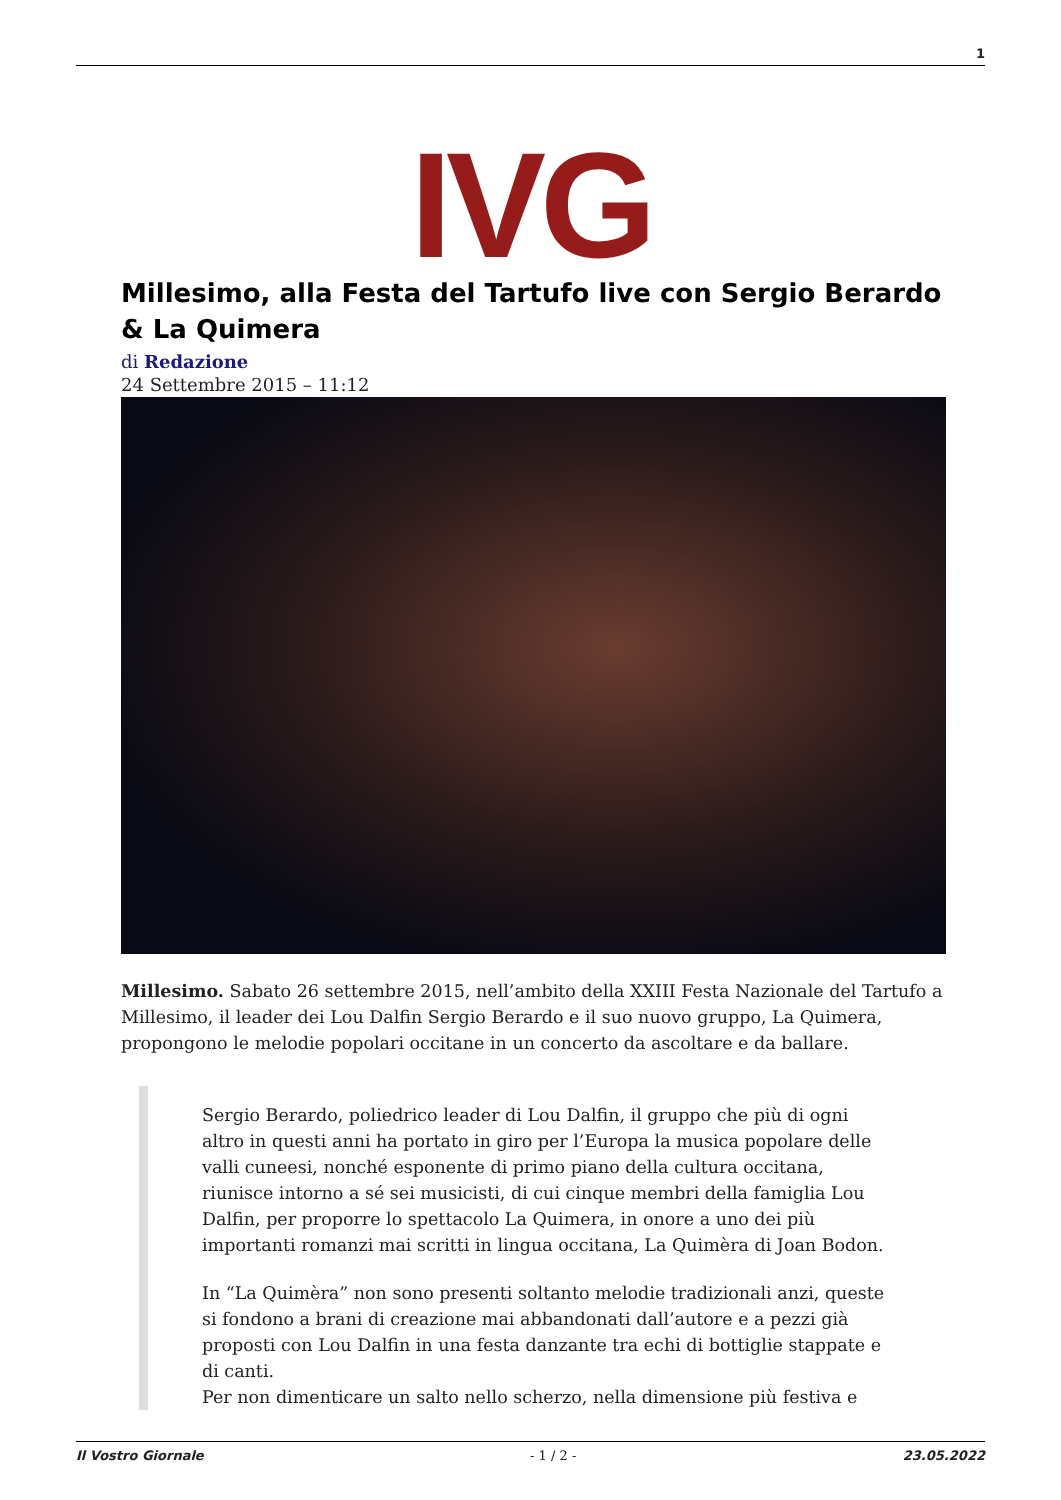1
IVG
Millesimo, alla Festa del Tartufo live con Sergio Berardo & La Quimera
di Redazione
24 Settembre 2015 – 11:12
Millesimo. Sabato 26 settembre 2015, nell’ambito della XXIII Festa Nazionale del Tartufo a Millesimo, il leader dei Lou Dalfin Sergio Berardo e il suo nuovo gruppo, La Quimera, propongono le melodie popolari occitane in un concerto da ascoltare e da ballare.
Sergio Berardo, poliedrico leader di Lou Dalfin, il gruppo che più di ogni altro in questi anni ha portato in giro per l’Europa la musica popolare delle valli cuneesi, nonché esponente di primo piano della cultura occitana, riunisce intorno a sé sei musicisti, di cui cinque membri della famiglia Lou Dalfin, per proporre lo spettacolo La Quimera, in onore a uno dei più importanti romanzi mai scritti in lingua occitana, La Quimèra di Joan Bodon.
In “La Quimèra” non sono presenti soltanto melodie tradizionali anzi, queste si fondono a brani di creazione mai abbandonati dall’autore e a pezzi già proposti con Lou Dalfin in una festa danzante tra echi di bottiglie stappate e di canti.
Per non dimenticare un salto nello scherzo, nella dimensione più festiva e
Il Vostro Giornale - 1 / 2 - 23.05.2022